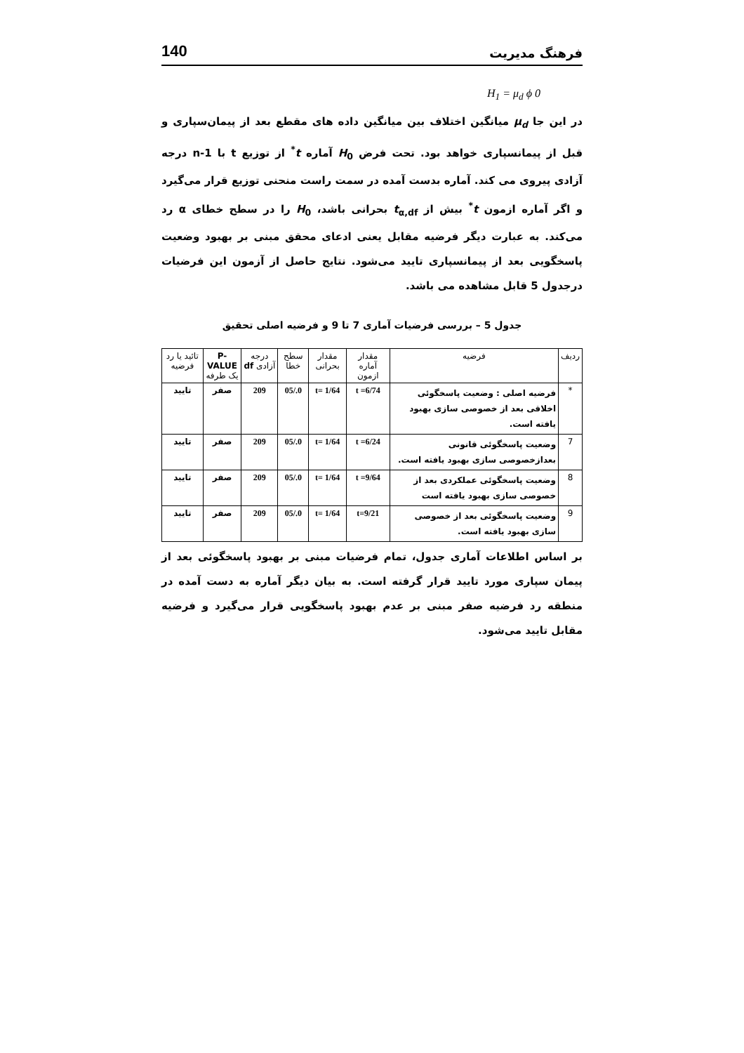فرهنگ مدیریت 140
H<sub>1</sub> = μ<sub>d</sub> ϕ 0
در این جا μ<sub>d</sub> میانگین اختلاف بین میانگین داده های مقطع بعد از پیمان‌سپاری و قبل از پیمانسپاری خواهد بود. تحت فرض H<sub>0</sub> آماره t<sup>*</sup> از توزیع t با n-1 درجه آزادی پیروی می کند. آماره بدست آمده در سمت راست منحنی توزیع قرار می‌گیرد و اگر آماره ازمون t<sup>*</sup> بیش از t<sub>α,df</sub> بحرانی باشد، H<sub>0</sub> را در سطح خطای α رد می‌کند. به عبارت دیگر فرضیه مقابل یعنی ادعای محقق مبنی بر بهبود وضعیت پاسخگویی بعد از پیمانسپاری تایید می‌شود. نتایج حاصل از آزمون این فرضیات درجدول 5 قابل مشاهده می باشد.
جدول 5 – بررسی فرضیات آماری 7 تا 9 و فرضیه اصلی تحقیق
| ردیف | فرضیه | مقدار آماره ازمون | مقدار بحرانی | سطح خطا | درجه آزادی df | P-VALUE یک طرفه | تائید یا رد فرضیه |
| --- | --- | --- | --- | --- | --- | --- | --- |
| * | فرضیه اصلی : وضعیت پاسخگوئی اخلاقی بعد از خصوصی سازی بهبود یافته است. | t =6/74 | t= 1/64 | 0./05 | 209 | صفر | تایید |
| 7 | وضعیت پاسخگوئی قانونی بعدازخصوصی سازی بهبود یافته است. | t =6/24 | t= 1/64 | 0./05 | 209 | صفر | تایید |
| 8 | وضعیت پاسخگوئی عملکردی بعد از خصوصی سازی بهبود یافته است | t =9/64 | t= 1/64 | 0./05 | 209 | صفر | تایید |
| 9 | وضعیت پاسخگوئی بعد از خصوصی سازی بهبود یافته است. | t=9/21 | t= 1/64 | 0./05 | 209 | صفر | تایید |
بر اساس اطلاعات آماری جدول، تمام فرضیات مبنی بر بهبود پاسخگوئی بعد از پیمان سپاری مورد تایید قرار گرفته است. به بیان دیگر آماره به دست آمده در منطقه رد فرضیه صفر مبنی بر عدم بهبود پاسخگویی قرار می‌گیرد و فرضیه مقابل تایید می‌شود.